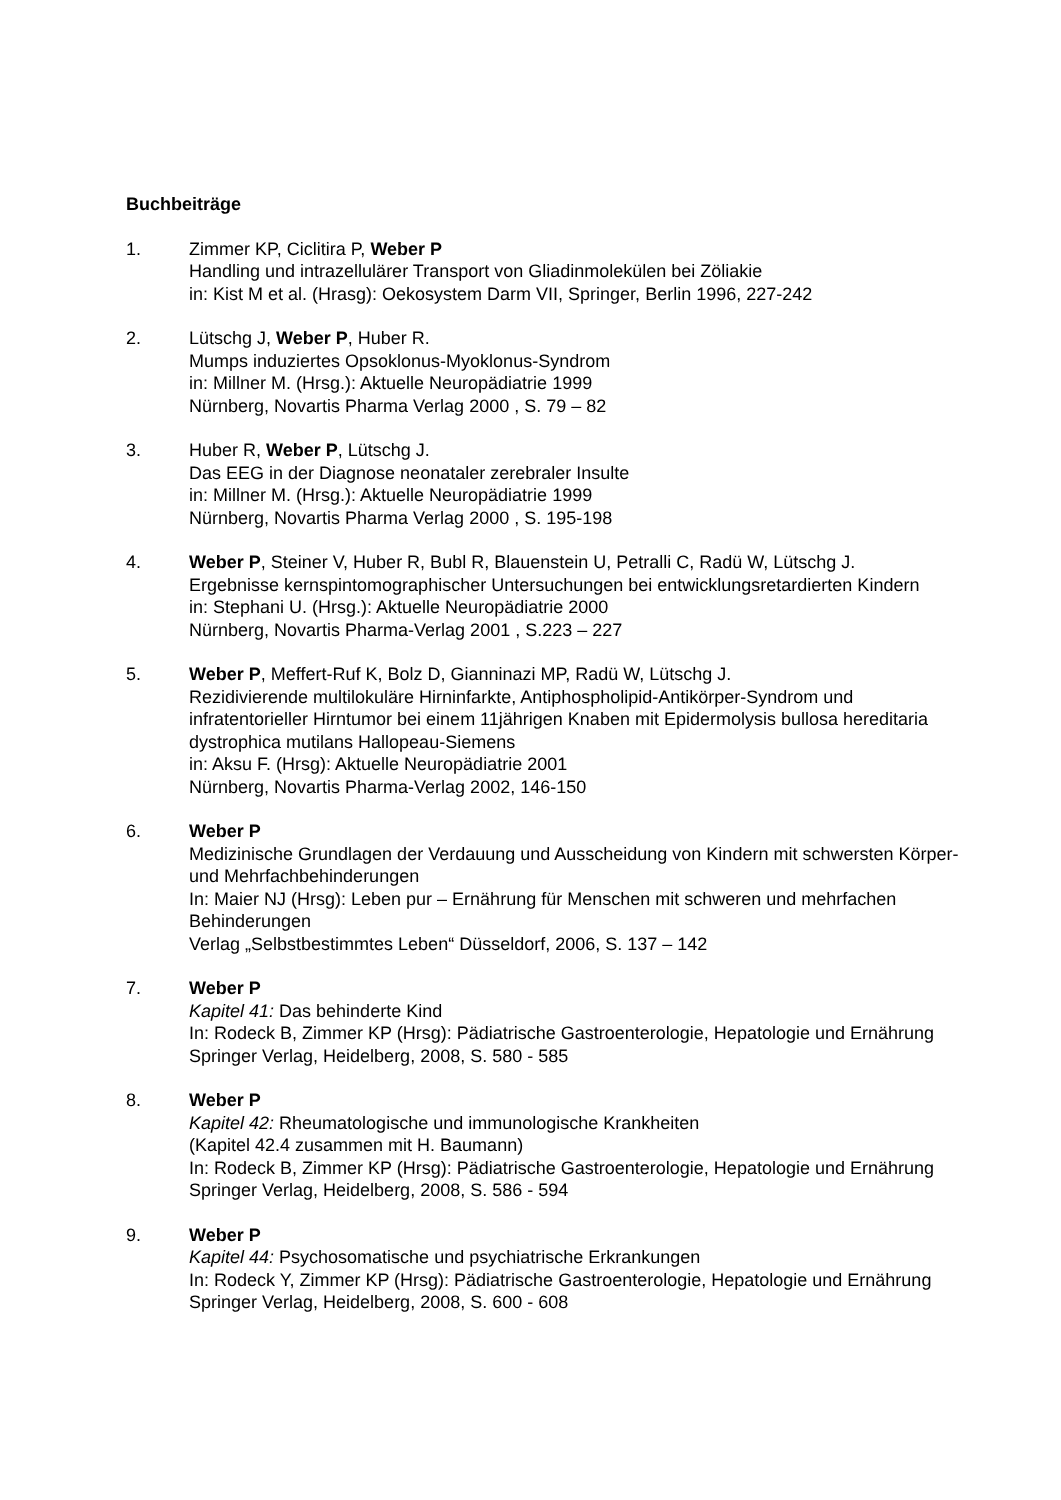Buchbeiträge
1. Zimmer KP, Ciclitira P, Weber P
Handling und intrazellulärer Transport von Gliadinmolekülen bei Zöliakie
in: Kist M et al. (Hrasg): Oekosystem Darm VII, Springer, Berlin 1996, 227-242
2. Lütschg J, Weber P, Huber R.
Mumps induziertes Opsoklonus-Myoklonus-Syndrom
in: Millner M. (Hrsg.): Aktuelle Neuropädiatrie 1999
Nürnberg, Novartis Pharma Verlag 2000 , S. 79 – 82
3. Huber R, Weber P, Lütschg J.
Das EEG in der Diagnose neonataler zerebraler Insulte
in: Millner M. (Hrsg.): Aktuelle Neuropädiatrie 1999
Nürnberg, Novartis Pharma Verlag 2000 , S. 195-198
4. Weber P, Steiner V, Huber R, Bubl R, Blauenstein U, Petralli C, Radü W, Lütschg J.
Ergebnisse kernspintomographischer Untersuchungen bei entwicklungsretardierten Kindern
in: Stephani U. (Hrsg.): Aktuelle Neuropädiatrie 2000
Nürnberg, Novartis Pharma-Verlag 2001 , S.223 – 227
5. Weber P, Meffert-Ruf K, Bolz D, Gianninazi MP, Radü W, Lütschg J.
Rezidivierende multilokuläre Hirninfarkte, Antiphospholipid-Antikörper-Syndrom und infratentorieller Hirntumor bei einem 11jährigen Knaben mit Epidermolysis bullosa hereditaria dystrophica mutilans Hallopeau-Siemens
in: Aksu F. (Hrsg): Aktuelle Neuropädiatrie 2001
Nürnberg, Novartis Pharma-Verlag 2002, 146-150
6. Weber P
Medizinische Grundlagen der Verdauung und Ausscheidung von Kindern mit schwersten Körper- und Mehrfachbehinderungen
In: Maier NJ (Hrsg): Leben pur – Ernährung für Menschen mit schweren und mehrfachen Behinderungen
Verlag „Selbstbestimmtes Leben“ Düsseldorf, 2006, S. 137 – 142
7. Weber P
Kapitel 41: Das behinderte Kind
In: Rodeck B, Zimmer KP (Hrsg): Pädiatrische Gastroenterologie, Hepatologie und Ernährung
Springer Verlag, Heidelberg, 2008, S. 580 - 585
8. Weber P
Kapitel 42: Rheumatologische und immunologische Krankheiten
(Kapitel 42.4 zusammen mit H. Baumann)
In: Rodeck B, Zimmer KP (Hrsg): Pädiatrische Gastroenterologie, Hepatologie und Ernährung Springer Verlag, Heidelberg, 2008, S. 586 - 594
9. Weber P
Kapitel 44: Psychosomatische und psychiatrische Erkrankungen
In: Rodeck Y, Zimmer KP (Hrsg): Pädiatrische Gastroenterologie, Hepatologie und Ernährung Springer Verlag, Heidelberg, 2008, S. 600 - 608